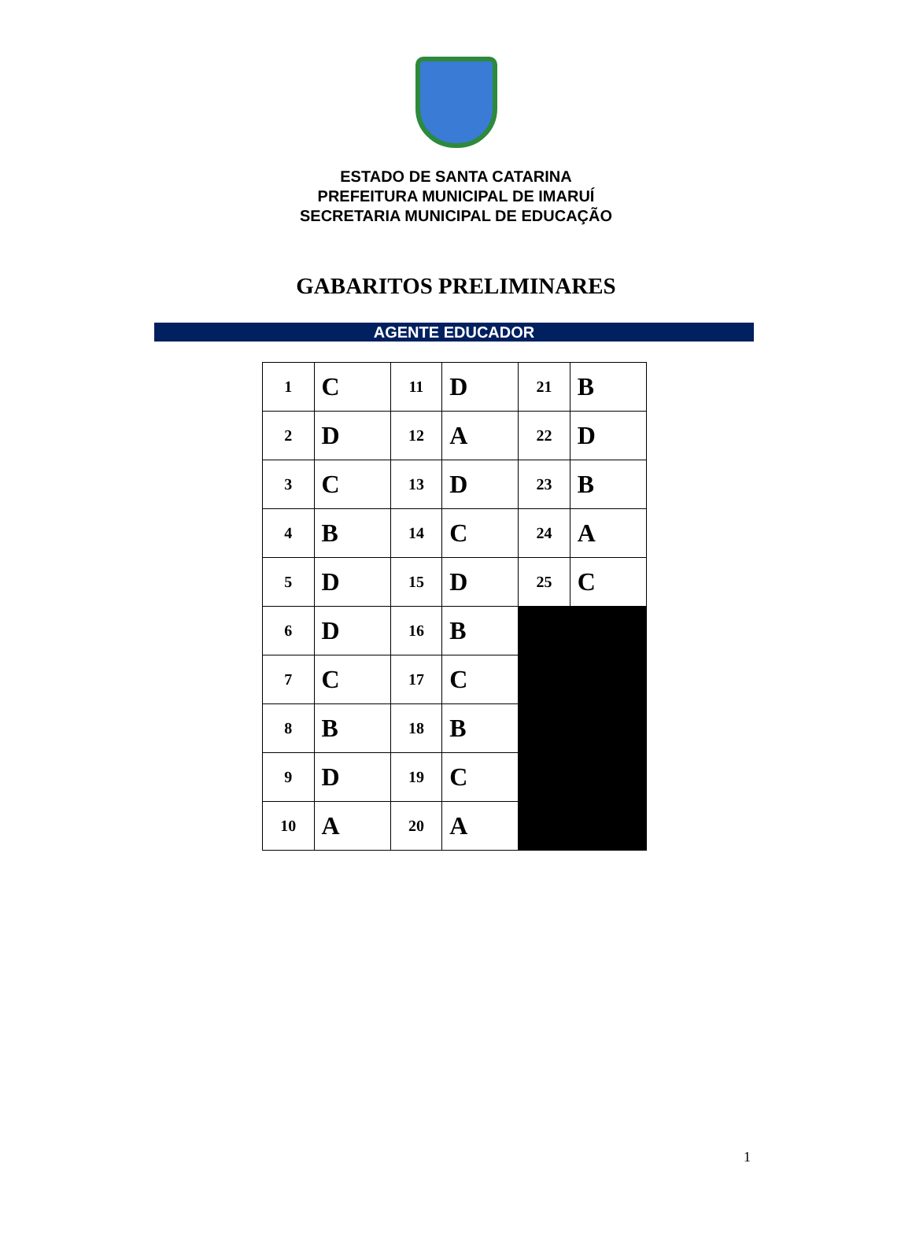ESTADO DE SANTA CATARINA
PREFEITURA MUNICIPAL DE IMARUÍ
SECRETARIA MUNICIPAL DE EDUCAÇÃO
GABARITOS PRELIMINARES
AGENTE EDUCADOR
| 1 | C | 11 | D | 21 | B |
| 2 | D | 12 | A | 22 | D |
| 3 | C | 13 | D | 23 | B |
| 4 | B | 14 | C | 24 | A |
| 5 | D | 15 | D | 25 | C |
| 6 | D | 16 | B | | |
| 7 | C | 17 | C | | |
| 8 | B | 18 | B | | |
| 9 | D | 19 | C | | |
| 10 | A | 20 | A | | |
1